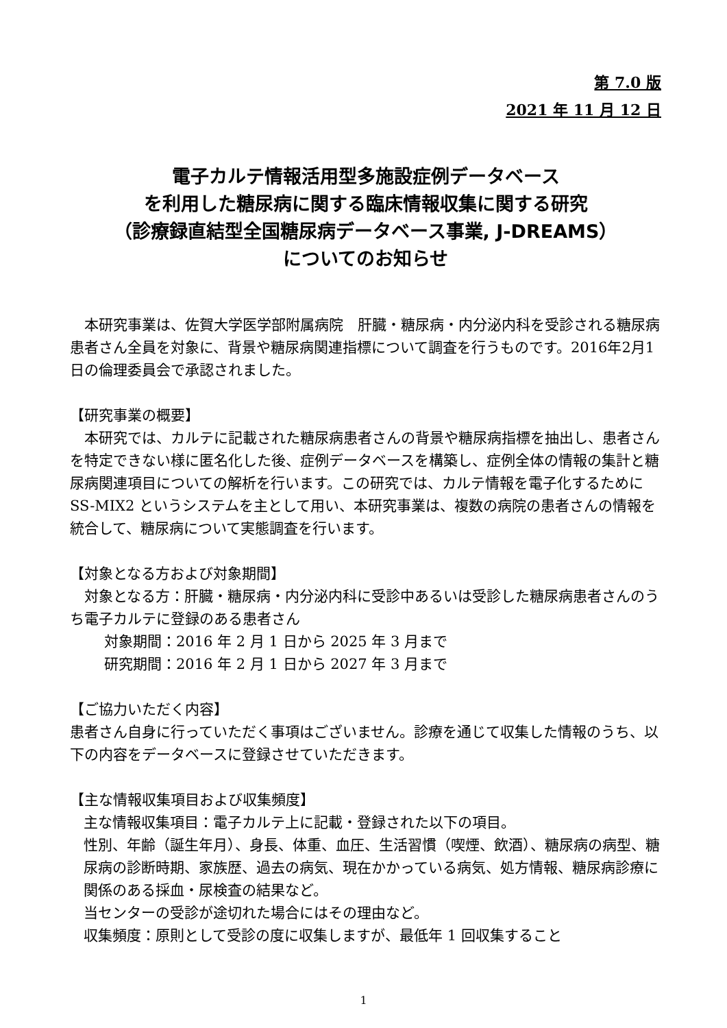第 7.0 版
2021 年 11 月 12 日
電子カルテ情報活用型多施設症例データベース
を利用した糖尿病に関する臨床情報収集に関する研究
（診療録直結型全国糖尿病データベース事業, J-DREAMS）
についてのお知らせ
　本研究事業は、佐賀大学医学部附属病院　肝臓・糖尿病・内分泌内科を受診される糖尿病患者さん全員を対象に、背景や糖尿病関連指標について調査を行うものです。2016年2月1日の倫理委員会で承認されました。
【研究事業の概要】
　本研究では、カルテに記載された糖尿病患者さんの背景や糖尿病指標を抽出し、患者さんを特定できない様に匿名化した後、症例データベースを構築し、症例全体の情報の集計と糖尿病関連項目についての解析を行います。この研究では、カルテ情報を電子化するために SS-MIX2 というシステムを主として用い、本研究事業は、複数の病院の患者さんの情報を統合して、糖尿病について実態調査を行います。
【対象となる方および対象期間】
　対象となる方：肝臓・糖尿病・内分泌内科に受診中あるいは受診した糖尿病患者さんのうち電子カルテに登録のある患者さん
対象期間：2016 年 2 月 1 日から 2025 年 3 月まで
研究期間：2016 年 2 月 1 日から 2027 年 3 月まで
【ご協力いただく内容】
患者さん自身に行っていただく事項はございません。診療を通じて収集した情報のうち、以下の内容をデータベースに登録させていただきます。
【主な情報収集項目および収集頻度】
主な情報収集項目：電子カルテ上に記載・登録された以下の項目。
性別、年齢（誕生年月）、身長、体重、血圧、生活習慣（喫煙、飲酒）、糖尿病の病型、糖尿病の診断時期、家族歴、過去の病気、現在かかっている病気、処方情報、糖尿病診療に関係のある採血・尿検査の結果など。
当センターの受診が途切れた場合にはその理由など。
収集頻度：原則として受診の度に収集しますが、最低年 1 回収集すること
1